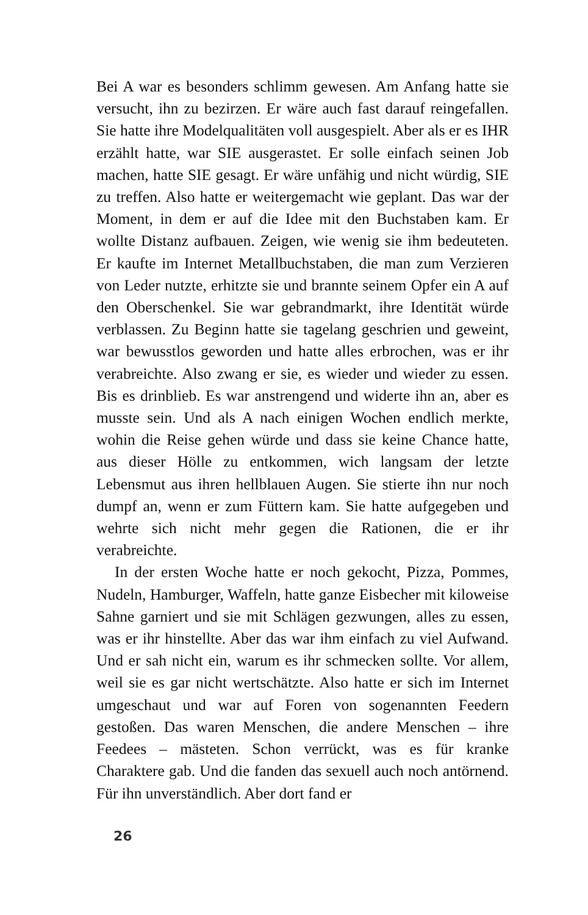Bei A war es besonders schlimm gewesen. Am Anfang hatte sie versucht, ihn zu bezirzen. Er wäre auch fast darauf reingefallen. Sie hatte ihre Modelqualitäten voll ausgespielt. Aber als er es IHR erzählt hatte, war SIE ausgerastet. Er solle einfach seinen Job machen, hatte SIE gesagt. Er wäre unfähig und nicht würdig, SIE zu treffen. Also hatte er weitergemacht wie geplant. Das war der Moment, in dem er auf die Idee mit den Buchstaben kam. Er wollte Distanz aufbauen. Zeigen, wie wenig sie ihm bedeuteten. Er kaufte im Internet Metallbuchstaben, die man zum Verzieren von Leder nutzte, erhitzte sie und brannte seinem Opfer ein A auf den Oberschenkel. Sie war gebrandmarkt, ihre Identität würde verblassen. Zu Beginn hatte sie tagelang geschrien und geweint, war bewusstlos geworden und hatte alles erbrochen, was er ihr verabreichte. Also zwang er sie, es wieder und wieder zu essen. Bis es drinblieb. Es war anstrengend und widerte ihn an, aber es musste sein. Und als A nach einigen Wochen endlich merkte, wohin die Reise gehen würde und dass sie keine Chance hatte, aus dieser Hölle zu entkommen, wich langsam der letzte Lebensmut aus ihren hellblauen Augen. Sie stierte ihn nur noch dumpf an, wenn er zum Füttern kam. Sie hatte aufgegeben und wehrte sich nicht mehr gegen die Rationen, die er ihr verabreichte.
In der ersten Woche hatte er noch gekocht, Pizza, Pommes, Nudeln, Hamburger, Waffeln, hatte ganze Eisbecher mit kiloweise Sahne garniert und sie mit Schlägen gezwungen, alles zu essen, was er ihr hinstellte. Aber das war ihm einfach zu viel Aufwand. Und er sah nicht ein, warum es ihr schmecken sollte. Vor allem, weil sie es gar nicht wertschätzte. Also hatte er sich im Internet umgeschaut und war auf Foren von sogenannten Feedern gestoßen. Das waren Menschen, die andere Menschen – ihre Feedees – mästeten. Schon verrückt, was es für kranke Charaktere gab. Und die fanden das sexuell auch noch antörnend. Für ihn unverständlich. Aber dort fand er
26